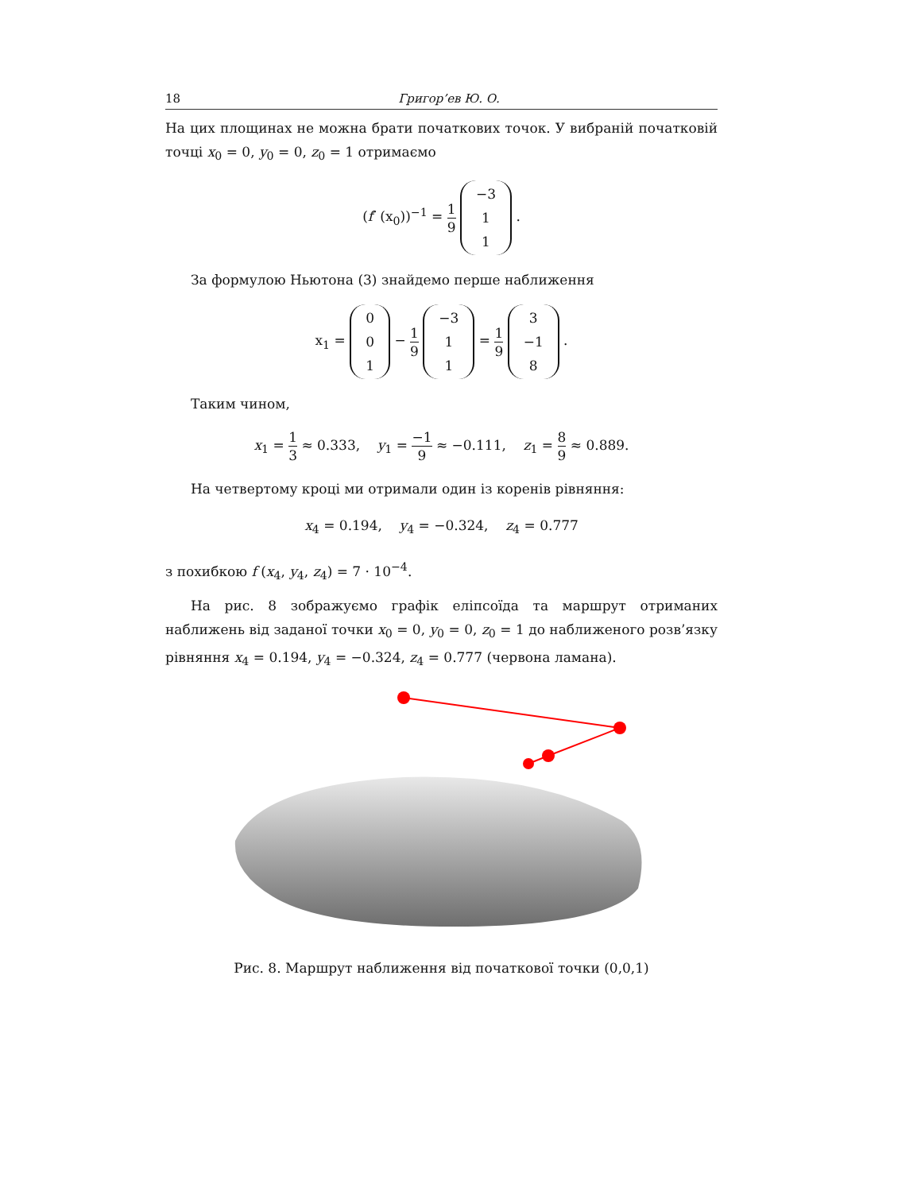18 Григор’ев Ю. О.
На цих площинах не можна брати початкових точок. У вибраній початковій точці x<sub>0</sub> = 0, y<sub>0</sub> = 0, z<sub>0</sub> = 1 отримаємо
(f′ (x<sub>0</sub>))<sup>−1</sup> = 1 9 −3
1
1 .
За формулою Ньютона (3) знайдемо перше наближення
x<sub>1</sub> = 0
0
1 − 1 9 −3
1
1 = 1 9 3
−1
8 .
Таким чином,
x<sub>1</sub> = 1 3 ≈ 0.333, y<sub>1</sub> = −1 9 ≈ −0.111, z<sub>1</sub> = 8 9 ≈ 0.889.
На четвертому кроці ми отримали один із коренів рівняння:
x<sub>4</sub> = 0.194, y<sub>4</sub> = −0.324, z<sub>4</sub> = 0.777
з похибкою f (x<sub>4</sub>, y<sub>4</sub>, z<sub>4</sub>) = 7 · 10<sup>−4</sup>.
На рис. 8 зображуємо графік еліпсоїда та маршрут отриманих наближень від заданої точки x<sub>0</sub> = 0, y<sub>0</sub> = 0, z<sub>0</sub> = 1 до наближеного розв’язку рівняння x<sub>4</sub> = 0.194, y<sub>4</sub> = −0.324, z<sub>4</sub> = 0.777 (червона ламана).
Рис. 8. Маршрут наближення від початкової точки (0,0,1)